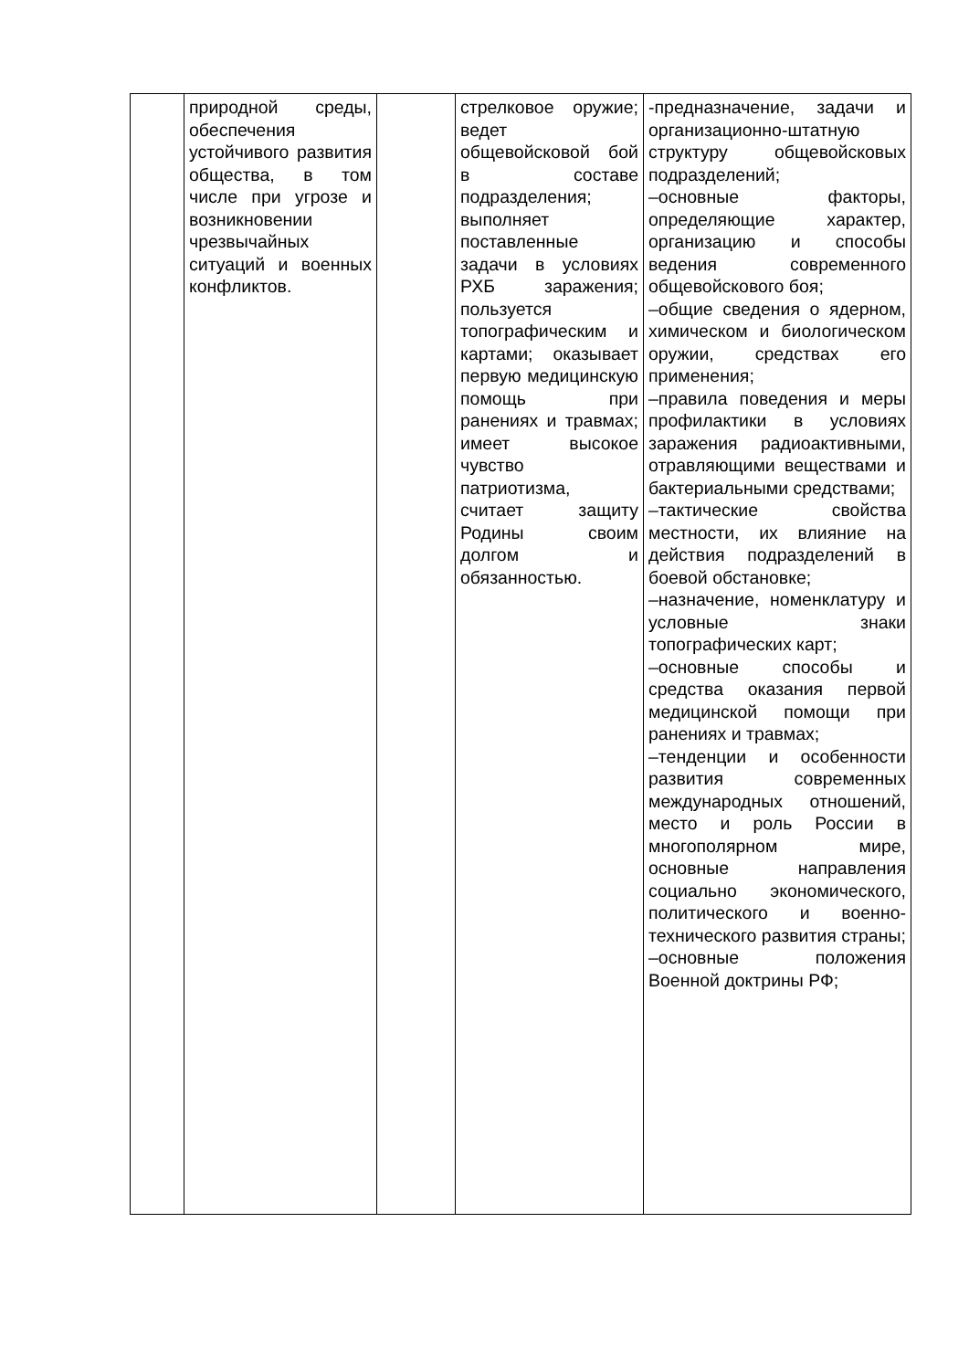| | природной среды, обеспечения устойчивого развития общества, в том числе при угрозе и возникновении чрезвычайных ситуаций и военных конфликтов. | | стрелковое оружие; ведет общевойсковой бой в составе подразделения; выполняет поставленные задачи в условиях РХБ заражения; пользуется топографическим и картами; оказывает первую медицинскую помощь при ранениях и травмах; имеет высокое чувство патриотизма, считает защиту Родины своим долгом и обязанностью. | -предназначение, задачи и организационно-штатную структуру общевойсковых подразделений; –основные факторы, определяющие характер, организацию и способы ведения современного общевойскового боя; –общие сведения о ядерном, химическом и биологическом оружии, средствах его применения; –правила поведения и меры профилактики в условиях заражения радиоактивными, отравляющими веществами и бактериальными средствами; –тактические свойства местности, их влияние на действия подразделений в боевой обстановке; –назначение, номенклатуру и условные знаки топографических карт; –основные способы и средства оказания первой медицинской помощи при ранениях и травмах; –тенденции и особенности развития современных международных отношений, место и роль России в многополярном мире, основные направления социально экономического, политического и военно-технического развития страны; –основные положения Военной доктрины РФ; |